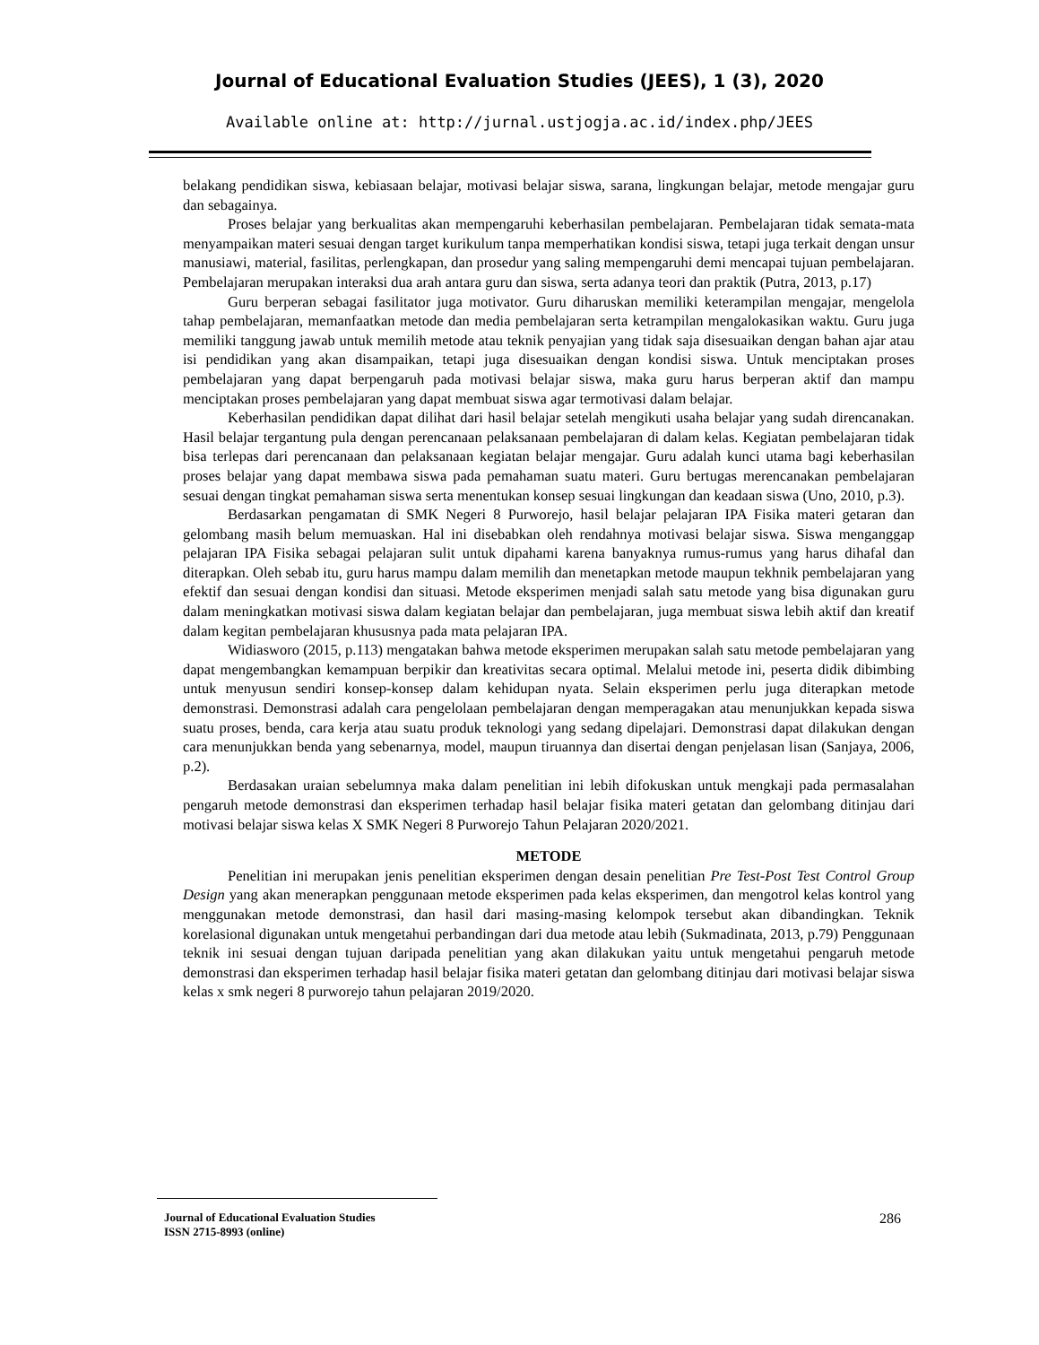Journal of Educational Evaluation Studies (JEES), 1 (3), 2020
Available online at: http://jurnal.ustjogja.ac.id/index.php/JEES
belakang pendidikan siswa, kebiasaan belajar, motivasi belajar siswa, sarana, lingkungan belajar, metode mengajar guru dan sebagainya.
Proses belajar yang berkualitas akan mempengaruhi keberhasilan pembelajaran. Pembelajaran tidak semata-mata menyampaikan materi sesuai dengan target kurikulum tanpa memperhatikan kondisi siswa, tetapi juga terkait dengan unsur manusiawi, material, fasilitas, perlengkapan, dan prosedur yang saling mempengaruhi demi mencapai tujuan pembelajaran. Pembelajaran merupakan interaksi dua arah antara guru dan siswa, serta adanya teori dan praktik (Putra, 2013, p.17)
Guru berperan sebagai fasilitator juga motivator. Guru diharuskan memiliki keterampilan mengajar, mengelola tahap pembelajaran, memanfaatkan metode dan media pembelajaran serta ketrampilan mengalokasikan waktu. Guru juga memiliki tanggung jawab untuk memilih metode atau teknik penyajian yang tidak saja disesuaikan dengan bahan ajar atau isi pendidikan yang akan disampaikan, tetapi juga disesuaikan dengan kondisi siswa. Untuk menciptakan proses pembelajaran yang dapat berpengaruh pada motivasi belajar siswa, maka guru harus berperan aktif dan mampu menciptakan proses pembelajaran yang dapat membuat siswa agar termotivasi dalam belajar.
Keberhasilan pendidikan dapat dilihat dari hasil belajar setelah mengikuti usaha belajar yang sudah direncanakan. Hasil belajar tergantung pula dengan perencanaan pelaksanaan pembelajaran di dalam kelas. Kegiatan pembelajaran tidak bisa terlepas dari perencanaan dan pelaksanaan kegiatan belajar mengajar. Guru adalah kunci utama bagi keberhasilan proses belajar yang dapat membawa siswa pada pemahaman suatu materi. Guru bertugas merencanakan pembelajaran sesuai dengan tingkat pemahaman siswa serta menentukan konsep sesuai lingkungan dan keadaan siswa (Uno, 2010, p.3).
Berdasarkan pengamatan di SMK Negeri 8 Purworejo, hasil belajar pelajaran IPA Fisika materi getaran dan gelombang masih belum memuaskan. Hal ini disebabkan oleh rendahnya motivasi belajar siswa. Siswa menganggap pelajaran IPA Fisika sebagai pelajaran sulit untuk dipahami karena banyaknya rumus-rumus yang harus dihafal dan diterapkan. Oleh sebab itu, guru harus mampu dalam memilih dan menetapkan metode maupun tekhnik pembelajaran yang efektif dan sesuai dengan kondisi dan situasi. Metode eksperimen menjadi salah satu metode yang bisa digunakan guru dalam meningkatkan motivasi siswa dalam kegiatan belajar dan pembelajaran, juga membuat siswa lebih aktif dan kreatif dalam kegitan pembelajaran khususnya pada mata pelajaran IPA.
Widiasworo (2015, p.113) mengatakan bahwa metode eksperimen merupakan salah satu metode pembelajaran yang dapat mengembangkan kemampuan berpikir dan kreativitas secara optimal. Melalui metode ini, peserta didik dibimbing untuk menyusun sendiri konsep-konsep dalam kehidupan nyata. Selain eksperimen perlu juga diterapkan metode demonstrasi. Demonstrasi adalah cara pengelolaan pembelajaran dengan memperagakan atau menunjukkan kepada siswa suatu proses, benda, cara kerja atau suatu produk teknologi yang sedang dipelajari. Demonstrasi dapat dilakukan dengan cara menunjukkan benda yang sebenarnya, model, maupun tiruannya dan disertai dengan penjelasan lisan (Sanjaya, 2006, p.2).
Berdasakan uraian sebelumnya maka dalam penelitian ini lebih difokuskan untuk mengkaji pada permasalahan pengaruh metode demonstrasi dan eksperimen terhadap hasil belajar fisika materi getatan dan gelombang ditinjau dari motivasi belajar siswa kelas X SMK Negeri 8 Purworejo Tahun Pelajaran 2020/2021.
METODE
Penelitian ini merupakan jenis penelitian eksperimen dengan desain penelitian Pre Test-Post Test Control Group Design yang akan menerapkan penggunaan metode eksperimen pada kelas eksperimen, dan mengotrol kelas kontrol yang menggunakan metode demonstrasi, dan hasil dari masing-masing kelompok tersebut akan dibandingkan. Teknik korelasional digunakan untuk mengetahui perbandingan dari dua metode atau lebih (Sukmadinata, 2013, p.79) Penggunaan teknik ini sesuai dengan tujuan daripada penelitian yang akan dilakukan yaitu untuk mengetahui pengaruh metode demonstrasi dan eksperimen terhadap hasil belajar fisika materi getatan dan gelombang ditinjau dari motivasi belajar siswa kelas x smk negeri 8 purworejo tahun pelajaran 2019/2020.
Journal of Educational Evaluation Studies
ISSN 2715-8993 (online)
286